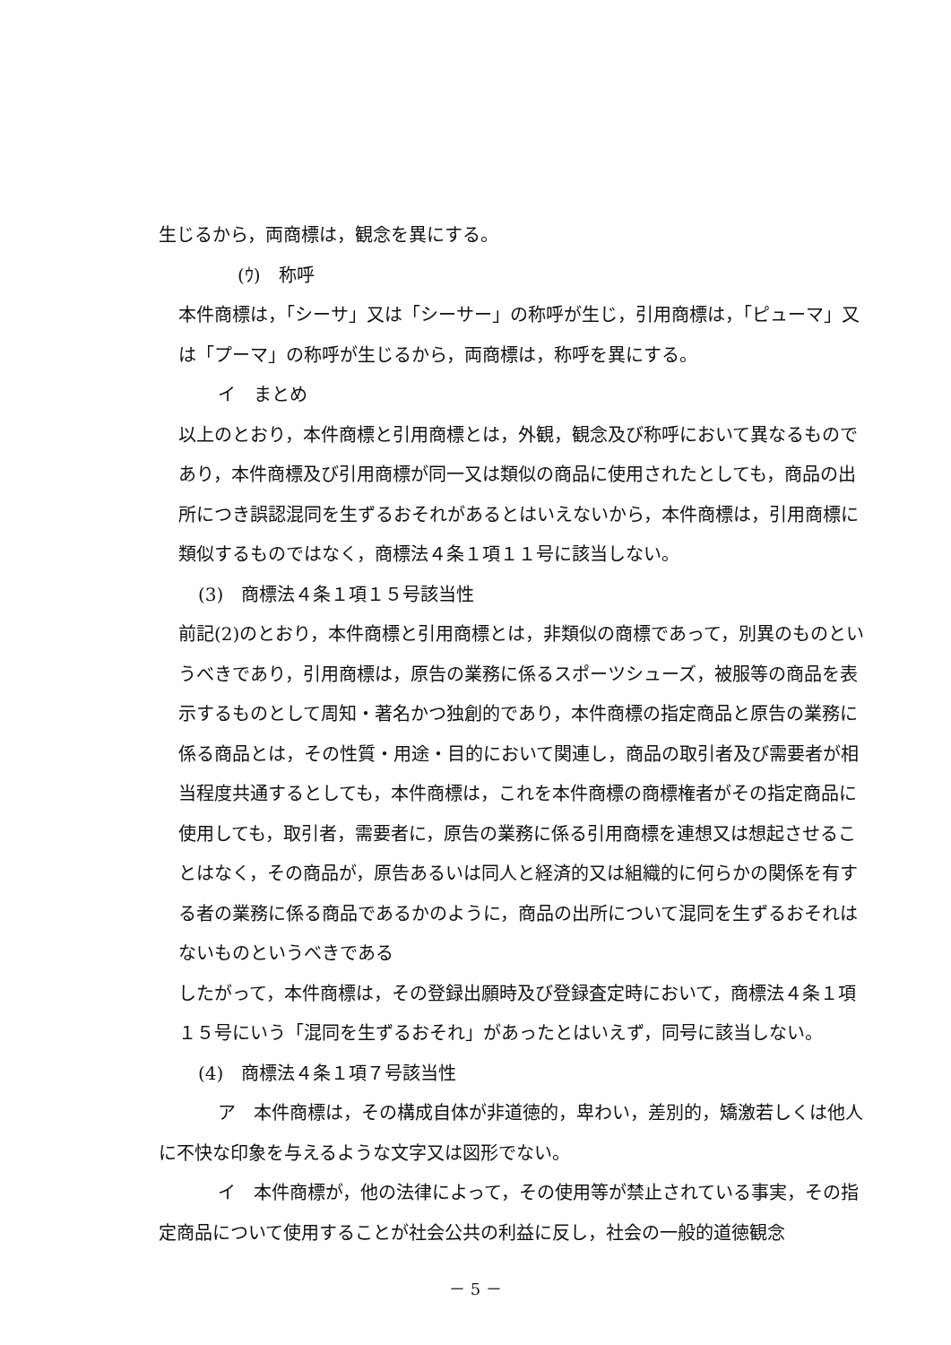生じるから，両商標は，観念を異にする。
(ｳ)　称呼
本件商標は，「シーサ」又は「シーサー」の称呼が生じ，引用商標は，「ピューマ」又は「プーマ」の称呼が生じるから，両商標は，称呼を異にする。
イ　まとめ
以上のとおり，本件商標と引用商標とは，外観，観念及び称呼において異なるものであり，本件商標及び引用商標が同一又は類似の商品に使用されたとしても，商品の出所につき誤認混同を生ずるおそれがあるとはいえないから，本件商標は，引用商標に類似するものではなく，商標法４条１項１１号に該当しない。
(3)　商標法４条１項１５号該当性
前記(2)のとおり，本件商標と引用商標とは，非類似の商標であって，別異のものというべきであり，引用商標は，原告の業務に係るスポーツシューズ，被服等の商品を表示するものとして周知・著名かつ独創的であり，本件商標の指定商品と原告の業務に係る商品とは，その性質・用途・目的において関連し，商品の取引者及び需要者が相当程度共通するとしても，本件商標は，これを本件商標の商標権者がその指定商品に使用しても，取引者，需要者に，原告の業務に係る引用商標を連想又は想起させることはなく，その商品が，原告あるいは同人と経済的又は組織的に何らかの関係を有する者の業務に係る商品であるかのように，商品の出所について混同を生ずるおそれはないものというべきである
したがって，本件商標は，その登録出願時及び登録査定時において，商標法４条１項１５号にいう「混同を生ずるおそれ」があったとはいえず，同号に該当しない。
(4)　商標法４条１項７号該当性
ア　本件商標は，その構成自体が非道徳的，卑わい，差別的，矯激若しくは他人に不快な印象を与えるような文字又は図形でない。
イ　本件商標が，他の法律によって，その使用等が禁止されている事実，その指定商品について使用することが社会公共の利益に反し，社会の一般的道徳観念
－ 5 －